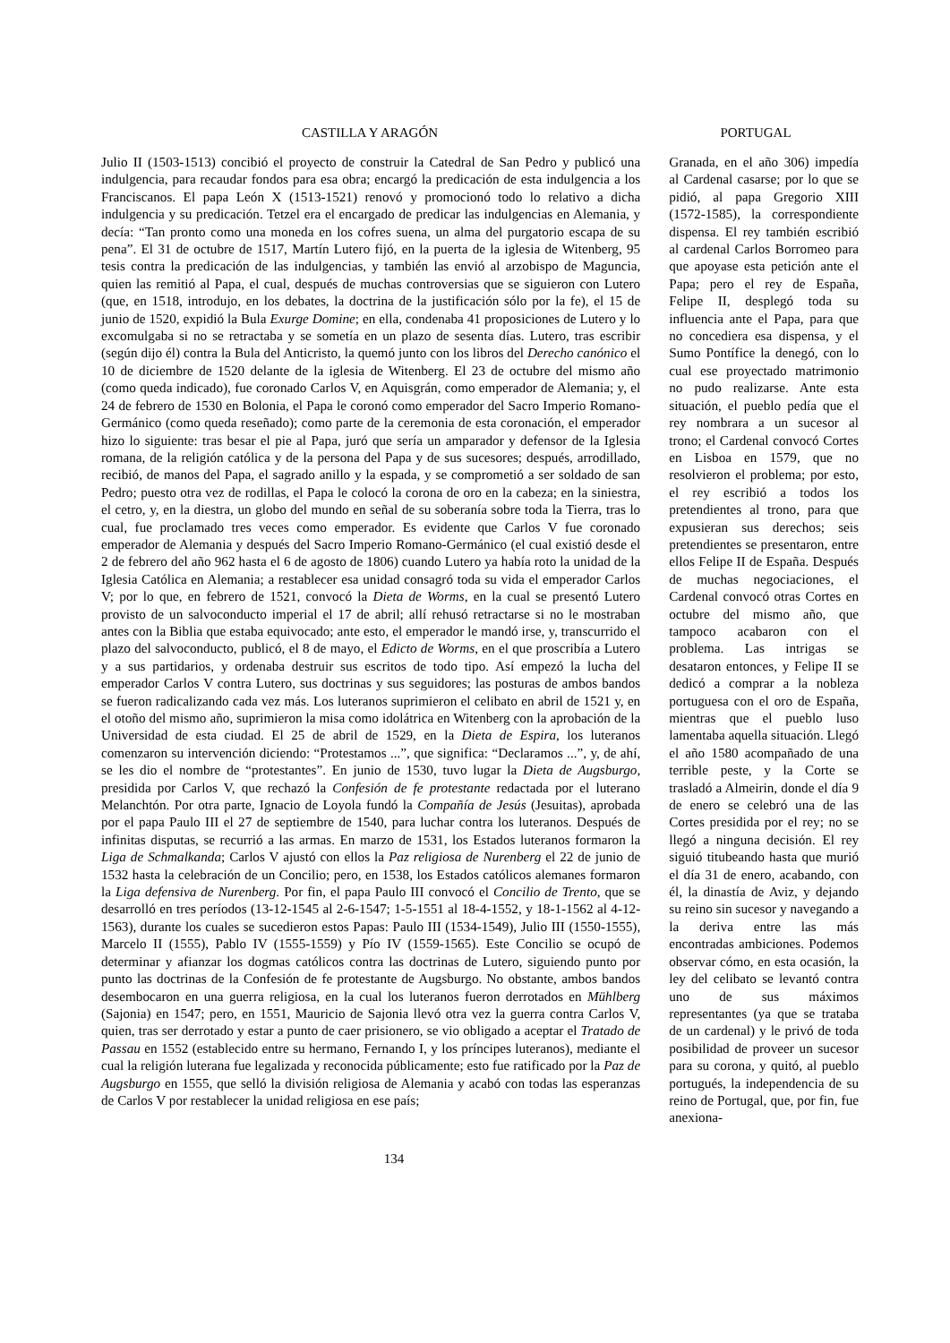CASTILLA Y ARAGÓN PORTUGAL
Julio II (1503-1513) concibió el proyecto de construir la Catedral de San Pedro y publicó una indulgencia, para recaudar fondos para esa obra; encargó la predicación de esta indulgencia a los Franciscanos. El papa León X (1513-1521) renovó y promocionó todo lo relativo a dicha indulgencia y su predicación. Tetzel era el encargado de predicar las indulgencias en Alemania, y decía: “Tan pronto como una moneda en los cofres suena, un alma del purgatorio escapa de su pena”. El 31 de octubre de 1517, Martín Lutero fijó, en la puerta de la iglesia de Witenberg, 95 tesis contra la predicación de las indulgencias, y también las envió al arzobispo de Maguncia, quien las remitió al Papa, el cual, después de muchas controversias que se siguieron con Lutero (que, en 1518, introdujo, en los debates, la doctrina de la justificación sólo por la fe), el 15 de junio de 1520, expidió la Bula Exurge Domine; en ella, condenaba 41 proposiciones de Lutero y lo excomulgaba si no se retractaba y se sometía en un plazo de sesenta días. Lutero, tras escribir (según dijo él) contra la Bula del Anticristo, la quemó junto con los libros del Derecho canónico el 10 de diciembre de 1520 delante de la iglesia de Witenberg. El 23 de octubre del mismo año (como queda indicado), fue coronado Carlos V, en Aquisgrán, como emperador de Alemania; y, el 24 de febrero de 1530 en Bolonia, el Papa le coronó como emperador del Sacro Imperio Romano-Germánico (como queda reseñado); como parte de la ceremonia de esta coronación, el emperador hizo lo siguiente: tras besar el pie al Papa, juró que sería un amparador y defensor de la Iglesia romana, de la religión católica y de la persona del Papa y de sus sucesores; después, arrodillado, recibió, de manos del Papa, el sagrado anillo y la espada, y se comprometió a ser soldado de san Pedro; puesto otra vez de rodillas, el Papa le colocó la corona de oro en la cabeza; en la siniestra, el cetro, y, en la diestra, un globo del mundo en señal de su soberanía sobre toda la Tierra, tras lo cual, fue proclamado tres veces como emperador. Es evidente que Carlos V fue coronado emperador de Alemania y después del Sacro Imperio Romano-Germánico (el cual existió desde el 2 de febrero del año 962 hasta el 6 de agosto de 1806) cuando Lutero ya había roto la unidad de la Iglesia Católica en Alemania; a restablecer esa unidad consagró toda su vida el emperador Carlos V; por lo que, en febrero de 1521, convocó la Dieta de Worms, en la cual se presentó Lutero provisto de un salvoconducto imperial el 17 de abril; allí rehusó retractarse si no le mostraban antes con la Biblia que estaba equivocado; ante esto, el emperador le mandó irse, y, transcurrido el plazo del salvoconducto, publicó, el 8 de mayo, el Edicto de Worms, en el que proscribía a Lutero y a sus partidarios, y ordenaba destruir sus escritos de todo tipo. Así empezó la lucha del emperador Carlos V contra Lutero, sus doctrinas y sus seguidores; las posturas de ambos bandos se fueron radicalizando cada vez más. Los luteranos suprimieron el celibato en abril de 1521 y, en el otoño del mismo año, suprimieron la misa como idolátrica en Witenberg con la aprobación de la Universidad de esta ciudad. El 25 de abril de 1529, en la Dieta de Espira, los luteranos comenzaron su intervención diciendo: “Protestamos ...”, que significa: “Declaramos ...”, y, de ahí, se les dio el nombre de “protestantes”. En junio de 1530, tuvo lugar la Dieta de Augsburgo, presidida por Carlos V, que rechazó la Confesión de fe protestante redactada por el luterano Melanchtón. Por otra parte, Ignacio de Loyola fundó la Compañía de Jesús (Jesuitas), aprobada por el papa Paulo III el 27 de septiembre de 1540, para luchar contra los luteranos. Después de infinitas disputas, se recurrió a las armas. En marzo de 1531, los Estados luteranos formaron la Liga de Schmalkanda; Carlos V ajustó con ellos la Paz religiosa de Nurenberg el 22 de junio de 1532 hasta la celebración de un Concilio; pero, en 1538, los Estados católicos alemanes formaron la Liga defensiva de Nurenberg. Por fin, el papa Paulo III convocó el Concilio de Trento, que se desarrolló en tres períodos (13-12-1545 al 2-6-1547; 1-5-1551 al 18-4-1552, y 18-1-1562 al 4-12-1563), durante los cuales se sucedieron estos Papas: Paulo III (1534-1549), Julio III (1550-1555), Marcelo II (1555), Pablo IV (1555-1559) y Pío IV (1559-1565). Este Concilio se ocupó de determinar y afianzar los dogmas católicos contra las doctrinas de Lutero, siguiendo punto por punto las doctrinas de la Confesión de fe protestante de Augsburgo. No obstante, ambos bandos desembocaron en una guerra religiosa, en la cual los luteranos fueron derrotados en Mühlberg (Sajonia) en 1547; pero, en 1551, Mauricio de Sajonia llevó otra vez la guerra contra Carlos V, quien, tras ser derrotado y estar a punto de caer prisionero, se vio obligado a aceptar el Tratado de Passau en 1552 (establecido entre su hermano, Fernando I, y los príncipes luteranos), mediante el cual la religión luterana fue legalizada y reconocida públicamente; esto fue ratificado por la Paz de Augsburgo en 1555, que selló la división religiosa de Alemania y acabó con todas las esperanzas de Carlos V por restablecer la unidad religiosa en ese país;
Granada, en el año 306) impedía al Cardenal casarse; por lo que se pidió, al papa Gregorio XIII (1572-1585), la correspondiente dispensa. El rey también escribió al cardenal Carlos Borromeo para que apoyase esta petición ante el Papa; pero el rey de España, Felipe II, desplegó toda su influencia ante el Papa, para que no concediera esa dispensa, y el Sumo Pontífice la denegó, con lo cual ese proyectado matrimonio no pudo realizarse. Ante esta situación, el pueblo pedía que el rey nombrara a un sucesor al trono; el Cardenal convocó Cortes en Lisboa en 1579, que no resolvieron el problema; por esto, el rey escribió a todos los pretendientes al trono, para que expusieran sus derechos; seis pretendientes se presentaron, entre ellos Felipe II de España. Después de muchas negociaciones, el Cardenal convocó otras Cortes en octubre del mismo año, que tampoco acabaron con el problema. Las intrigas se desataron entonces, y Felipe II se dedicó a comprar a la nobleza portuguesa con el oro de España, mientras que el pueblo luso lamentaba aquella situación. Llegó el año 1580 acompañado de una terrible peste, y la Corte se trasladó a Almeirin, donde el día 9 de enero se celebró una de las Cortes presidida por el rey; no se llegó a ninguna decisión. El rey siguió titubeando hasta que murió el día 31 de enero, acabando, con él, la dinastía de Aviz, y dejando su reino sin sucesor y navegando a la deriva entre las más encontradas ambiciones. Podemos observar cómo, en esta ocasión, la ley del celibato se levantó contra uno de sus máximos representantes (ya que se trataba de un cardenal) y le privó de toda posibilidad de proveer un sucesor para su corona, y quitó, al pueblo portugués, la independencia de su reino de Portugal, que, por fin, fue anexiona-
134